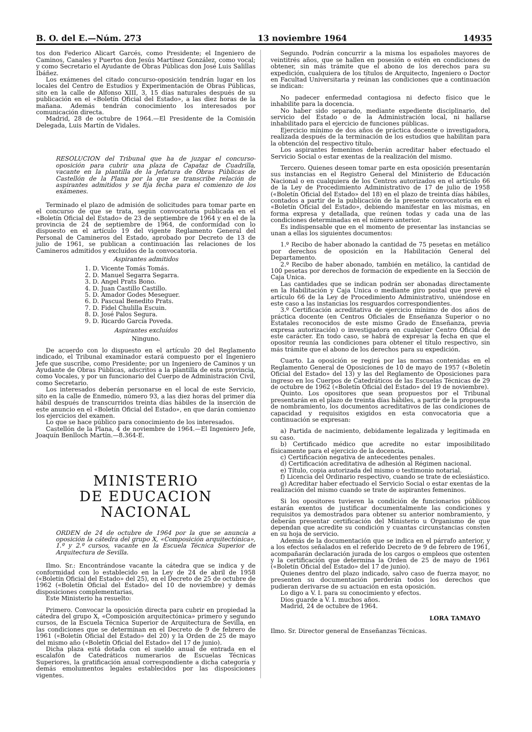B. O. del E.—Núm. 273 13 noviembre 1964 14935
tos don Federico Alicart Garcés, como Presidente; el Ingeniero de Caminos, Canales y Puertos don Jesús Martínez González, como vocal; y como Secretario el Ayudante de Obras Públicas don José Luis Salillas Ibáñez.
Los exámenes del citado concurso-oposición tendrán lugar en los locales del Centro de Estudios y Experimentación de Obras Públicas, sito en la calle de Alfonso XIII, 3, 15 días naturales después de su publicación en el «Boletín Oficial del Estado», a las diez horas de la mañana. Además tendrán conocimiento los interesados por comunicación directa.
Madrid, 28 de octubre de 1964.—El Presidente de la Comisión Delegada, Luis Martín de Vidales.
RESOLUCION del Tribunal que ha de juzgar el concurso-oposición para cubrir una plaza de Capataz de Cuadrilla, vacante en la plantilla de la Jefatura de Obras Públicas de Castellón de la Plana por la que se transcribe relación de aspirantes admitidos y se fija fecha para el comienzo de los exámenes.
Terminado el plazo de admisión de solicitudes para tomar parte en el concurso de que se trata, según convocatoria publicada en el «Boletín Oficial del Estado» de 23 de septiembre de 1964 y en el de la provincia de 24 de septiembre de 1964, de conformidad con lo dispuesto en el artículo 19 del vigente Reglamento General del Personal de Camineros del Estado, aprobado por Decreto de 13 de julio de 1961, se publican a continuación las relaciones de los Camineros admitidos y excluídos de la convocatoria.
Aspirantes admitidos
1. D. Vicente Tomás Tomás.
2. D. Manuel Segarra Segarra.
3. D. Angel Prats Bono.
4. D. Juan Castillo Castillo.
5. D. Amador Godes Meseguer.
6. D. Pascual Benedito Prats.
7. D. Fidel Chulilla Escuin.
8. D. José Palos Segura.
9. D. Ricardo García Poveda.
Aspirantes excluídos
Ninguno.
De acuerdo con lo dispuesto en el artículo 20 del Reglamento indicado, el Tribunal examinador estará compuesto por el Ingeniero Jefe que suscribe, como Presidente; por un Ingeniero de Caminos y un Ayudante de Obras Públicas, adscritos a la plantilla de esta provincia, como Vocales, y por un funcionario del Cuerpo de Administración Civil, como Secretario.
Los interesados deberán personarse en el local de este Servicio, sito en la calle de Enmedio, número 93, a las diez horas del primer día hábil después de transcurridos treinta días hábiles de la inserción de este anuncio en el «Boletín Oficial del Estado», en que darán comienzo los ejercicios del examen.
Lo que se hace público para conocimiento de los interesados.
Castellón de la Plana, 4 de noviembre de 1964.—El Ingeniero Jefe, Joaquín Benlloch Martín.—8.364-E.
MINISTERIO
DE EDUCACION NACIONAL
ORDEN de 24 de octubre de 1964 por la que se anuncia a oposición la cátedra del grupo X, «Composición arquitectónica», 1.º y 2.º cursos, vacante en la Escuela Técnica Superior de Arquitectura de Sevilla.
Ilmo. Sr.: Encontrándose vacante la cátedra que se indica y de conformidad con lo establecido en la Ley de 24 de abril de 1958 («Boletín Oficial del Estado» del 25), en el Decreto de 25 de octubre de 1962 («Boletín Oficial del Estado» del 10 de noviembre) y demás disposiciones complementarias,
Este Ministerio ha resuelto:
Primero. Convocar la oposición directa para cubrir en propiedad la cátedra del grupo X, «Composición arquitectónica» primero y segundo cursos, de la Escuela Técnica Superior de Arquitectura de Sevilla, en las condiciones que se determinan en el Decreto de 9 de febrero de 1961 («Boletín Oficial del Estado» del 20) y la Orden de 25 de mayo del mismo año («Boletín Oficial del Estado» del 17 de junio).
Dicha plaza está dotada con el sueldo anual de entrada en el escalafón de Catedráticos numerarios de Escuelas Técnicas Superiores, la gratificación anual correspondiente a dicha categoría y demás emolumentos legales establecidos por las disposiciones vigentes.
Segundo. Podrán concurrir a la misma los españoles mayores de veintitrés años, que se hallen en posesión o estén en condiciones de obtener, sin más trámite que el abono de los derechos para su expedición, cualquiera de los títulos de Arquitecto, Ingeniero o Doctor en Facultad Universitaria y reúnan las condiciones que a continuación se indican:
No padecer enfermedad contagiosa ni defecto físico que le inhabilite para la docencia.
No haber sido separado, mediante expediente disciplinario, del servicio del Estado o de la Administración local, ni hallarse inhabilitado para el ejercicio de funciones públicas.
Ejercicio mínimo de dos años de práctica docente o investigadora, realizada después de la terminación de los estudios que habilitan para la obtención del respectivo título.
Los aspirantes femeninos deberán acreditar haber efectuado el Servicio Social o estar exentas de la realización del mismo.
Tercero. Quienes deseen tomar parte en esta oposición presentarán sus instancias en el Registro General del Ministerio de Educación Nacional o en cualquiera de los Centros autorizados en el artículo 66 de la Ley de Procedimiento Administrativo de 17 de julio de 1958 («Boletín Oficial del Estado» del 18) en el plazo de treinta días hábiles, contados a partir de la publicación de la presente convocatoria en el «Boletín Oficial del Estado», debiendo manifestar en las mismas, en forma expresa y detallada, que reúnen todas y cada una de las condiciones determinadas en el número anterior.
Es indispensable que en el momento de presentar las instancias se unan a ellas los siguientes documentos:
1.º Recibo de haber abonado la cantidad de 75 pesetas en metálico por derechos de oposición en la Habilitación General del Departamento.
2.º Recibo de haber abonado, también en metálico, la cantidad de 100 pesetas por derechos de formación de expediente en la Sección de Caja Unica.
Las cantidades que se indican podrán ser abonadas directamente en la Habilitación y Caja Unica o mediante giro postal que prevé el artículo 66 de la Ley de Procedimiento Administrativo, uniéndose en este caso a las instancias los resguardos correspondientes.
3.º Certificación acreditativa de ejercicio mínimo de dos años de práctica docente (en Centros Oficiales de Enseñanza Superior o no Estatales reconocidos de este mismo Grado de Enseñanza, previa expresa autorización) o investigadora en cualquier Centro Oficial de este carácter. En todo caso, se habrá de expresar la fecha en que el opositor reunía las condiciones para obtener el título respectivo, sin más trámite que el abono de los derechos para su expedición.
Cuarto. La oposición se regirá por las normas contenidas en el Reglamento General de Oposiciones de 10 de mayo de 1957 («Boletín Oficial del Estado» del 13) y las del Reglamento de Oposiciones para ingreso en los Cuerpos de Catedráticos de las Escuelas Técnicas de 29 de octubre de 1962 («Boletín Oficial del Estado» del 19 de noviembre).
Quinto. Los opositores que sean propuestos por el Tribunal presentarán en el plazo de treinta días hábiles, a partir de la propuesta de nombramiento, los documentos acreditativos de las condiciones de capacidad y requisitos exigidos en esta convocatoria que a continuación se expresan:
a) Partida de nacimiento, debidamente legalizada y legitimada en su caso.
b) Certificado médico que acredite no estar imposibilitado físicamente para el ejercicio de la docencia.
c) Certificación negativa de antecedentes penales.
d) Certificación acreditativa de adhesión al Régimen nacional.
e) Título, copia autorizada del mismo o testimonio notarial.
f) Licencia del Ordinario respectivo, cuando se trate de eclesiástico.
g) Acreditar haber efectuado el Servicio Social o estar exentas de la realización del mismo cuando se trate de aspirantes femeninos.
Si los opositores tuvieren la condición de funcionarios públicos estarán exentos de justificar documentalmente las condiciones y requisitos ya demostrados para obtener su anterior nombramiento, y deberán presentar certificación del Ministerio u Organismo de que dependan que acredite su condición y cuantas circunstancias consten en su hoja de servicio.
Además de la documentación que se indica en el párrafo anterior, y a los efectos señalados en el referido Decreto de 9 de febrero de 1961, acompañarán declaración jurada de los cargos o empleos que ostenten y la certificación que determina la Orden de 25 de mayo de 1961 («Boletín Oficial del Estado» del 17 de junio).
Quienes dentro del plazo indicado, salvo caso de fuerza mayor, no presenten su documentación perderán todos los derechos que pudieran derivarse de su actuación en esta oposición.
Lo digo a V. I. para su conocimiento y efectos.
Dios guarde a V. I. muchos años.
Madrid, 24 de octubre de 1964.
LORA TAMAYO
Ilmo. Sr. Director general de Enseñanzas Técnicas.